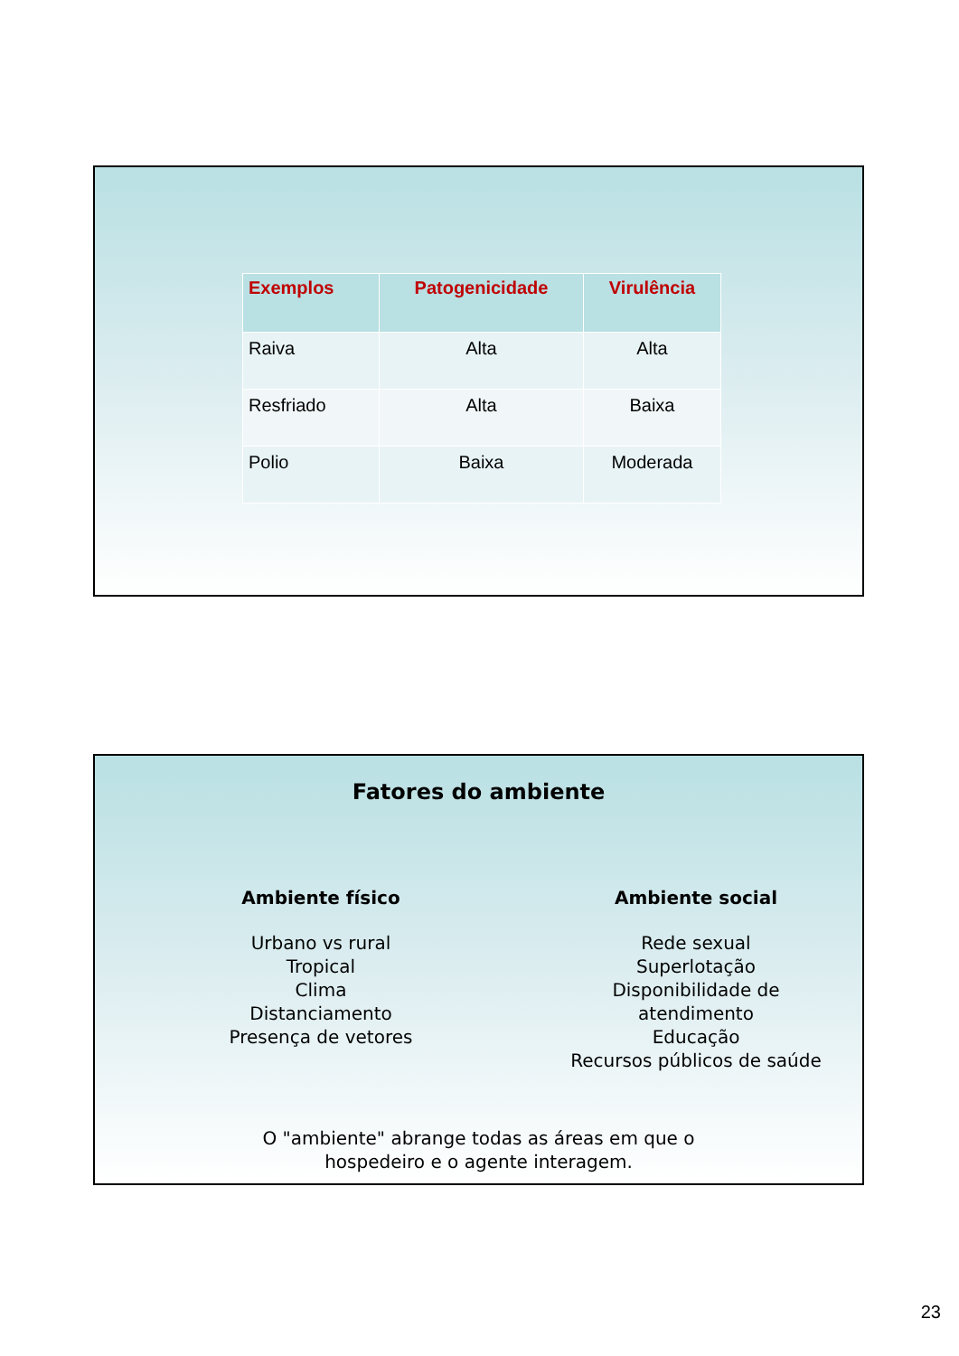| Exemplos | Patogenicidade | Virulência |
| --- | --- | --- |
| Raiva | Alta | Alta |
| Resfriado | Alta | Baixa |
| Polio | Baixa | Moderada |
Fatores do ambiente
Ambiente físico
Urbano vs rural
Tropical
Clima
Distanciamento
Presença de vetores
Ambiente social
Rede sexual
Superlotação
Disponibilidade de
atendimento
Educação
Recursos públicos de saúde
O "ambiente" abrange todas as áreas em que o
hospedeiro e o agente interagem.
23